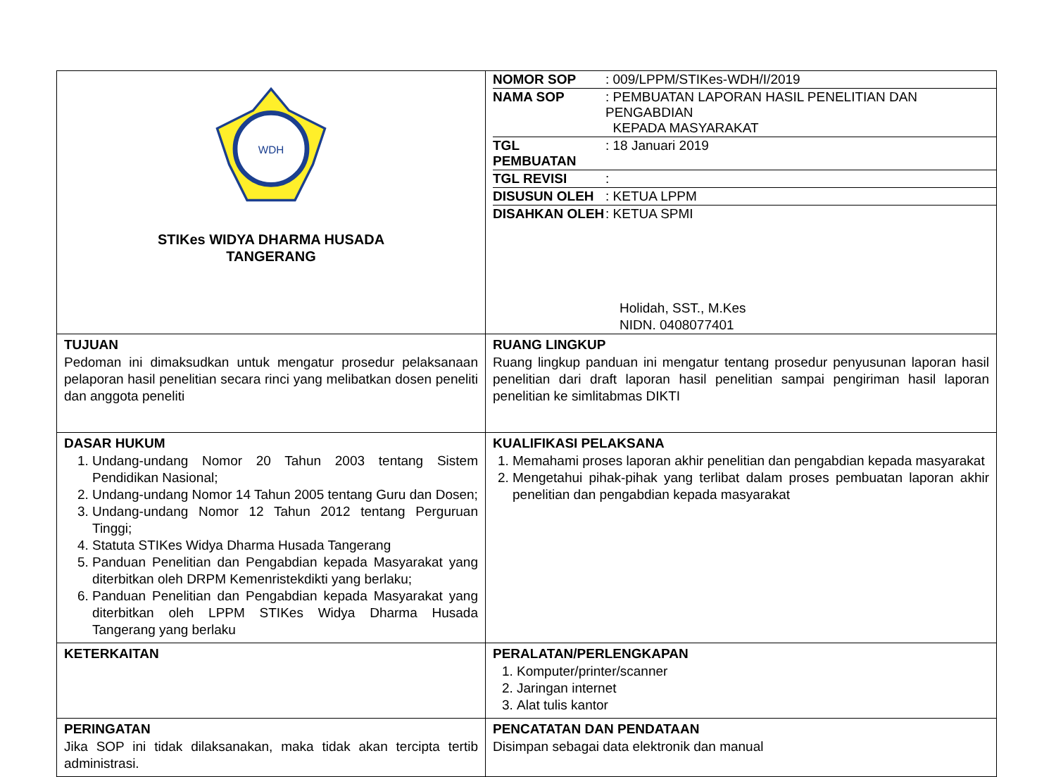| WDH STIKes WIDYA DHARMA HUSADA TANGERANG | / NOMOR SOP / : 009/LPPM/STIKes-WDH/I/2019 / / NAMA SOP / : PEMBUATAN LAPORAN HASIL PENELITIAN DAN PENGABDIAN KEPADA MASYARAKAT / / TGL PEMBUATAN / : 18 Januari 2019 / / TGL REVISI / : / / DISUSUN OLEH / : KETUA LPPM / / DISAHKAN OLEH / : KETUA SPMI / Holidah, SST., M.Kes NIDN. 0408077401 |
| TUJUAN Pedoman ini dimaksudkan untuk mengatur prosedur pelaksanaan pelaporan hasil penelitian secara rinci yang melibatkan dosen peneliti dan anggota peneliti | RUANG LINGKUP Ruang lingkup panduan ini mengatur tentang prosedur penyusunan laporan hasil penelitian dari draft laporan hasil penelitian sampai pengiriman hasil laporan penelitian ke simlitabmas DIKTI |
| DASAR HUKUM 1. Undang-undang Nomor 20 Tahun 2003 tentang Sistem Pendidikan Nasional; 2. Undang-undang Nomor 14 Tahun 2005 tentang Guru dan Dosen; 3. Undang-undang Nomor 12 Tahun 2012 tentang Perguruan Tinggi; 4. Statuta STIKes Widya Dharma Husada Tangerang 5. Panduan Penelitian dan Pengabdian kepada Masyarakat yang diterbitkan oleh DRPM Kemenristekdikti yang berlaku; 6. Panduan Penelitian dan Pengabdian kepada Masyarakat yang diterbitkan oleh LPPM STIKes Widya Dharma Husada Tangerang yang berlaku | KUALIFIKASI PELAKSANA 1. Memahami proses laporan akhir penelitian dan pengabdian kepada masyarakat 2. Mengetahui pihak-pihak yang terlibat dalam proses pembuatan laporan akhir penelitian dan pengabdian kepada masyarakat |
| KETERKAITAN | PERALATAN/PERLENGKAPAN 1. Komputer/printer/scanner 2. Jaringan internet 3. Alat tulis kantor |
| PERINGATAN Jika SOP ini tidak dilaksanakan, maka tidak akan tercipta tertib administrasi. | PENCATATAN DAN PENDATAAN Disimpan sebagai data elektronik dan manual |